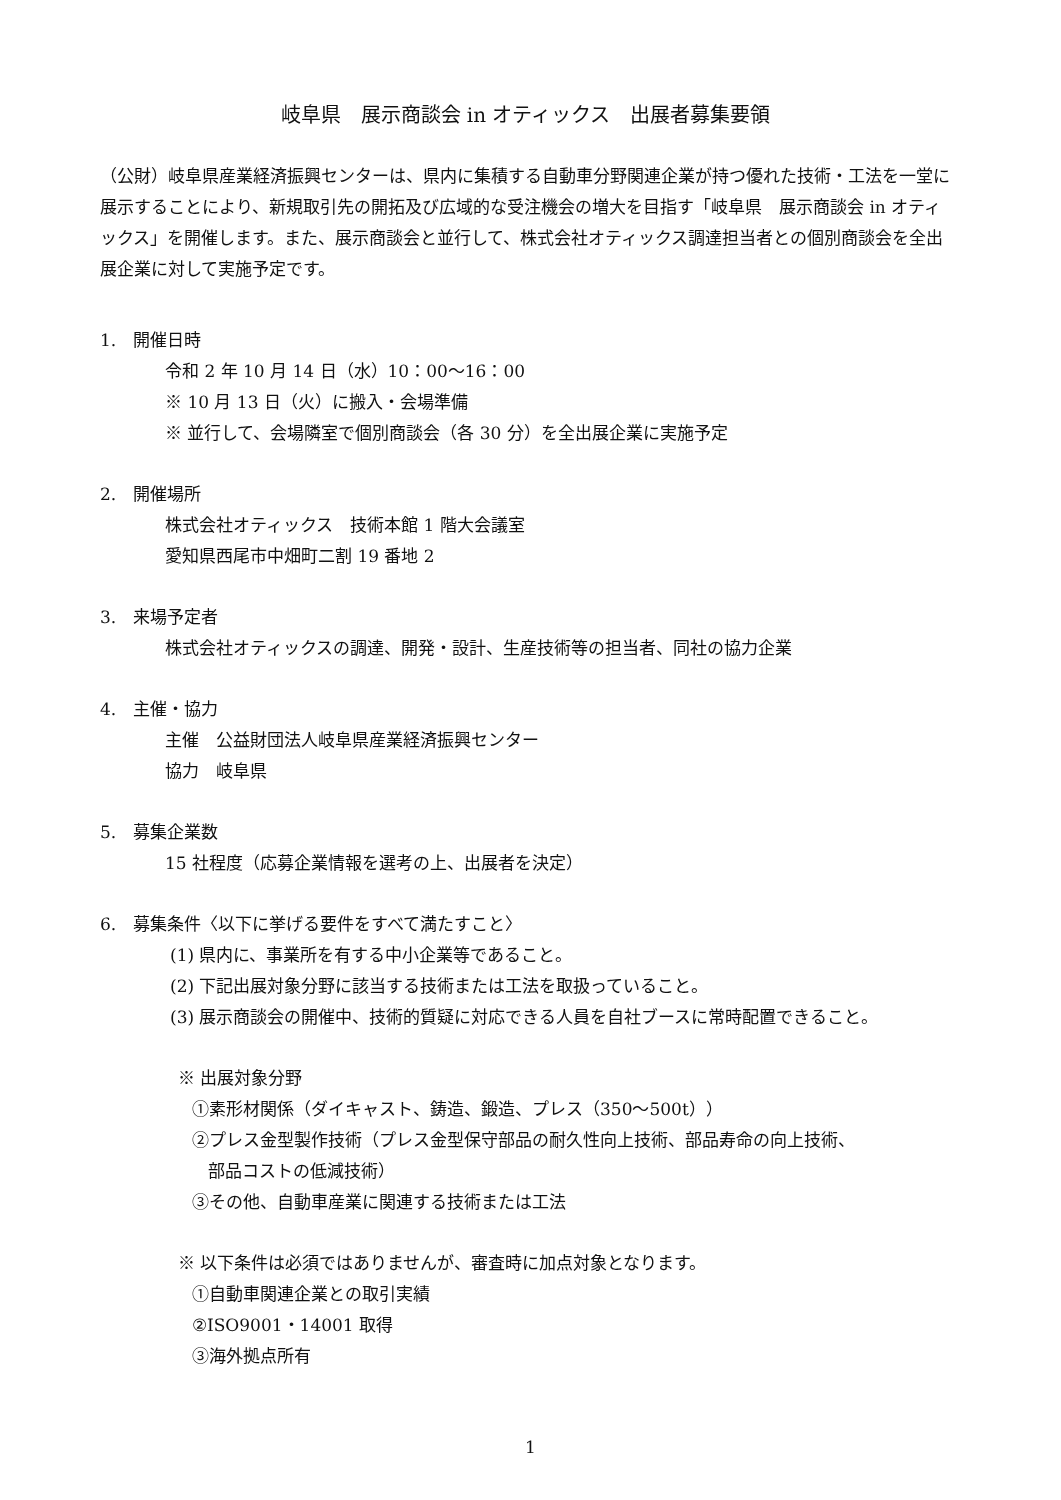岐阜県　展示商談会 in オティックス　出展者募集要領
（公財）岐阜県産業経済振興センターは、県内に集積する自動車分野関連企業が持つ優れた技術・工法を一堂に展示することにより、新規取引先の開拓及び広域的な受注機会の増大を目指す「岐阜県　展示商談会 in オティックス」を開催します。また、展示商談会と並行して、株式会社オティックス調達担当者との個別商談会を全出展企業に対して実施予定です。
1.　開催日時
令和 2 年 10 月 14 日（水）10：00〜16：00
※ 10 月 13 日（火）に搬入・会場準備
※ 並行して、会場隣室で個別商談会（各 30 分）を全出展企業に実施予定
2.　開催場所
株式会社オティックス　技術本館 1 階大会議室
愛知県西尾市中畑町二割 19 番地 2
3.　来場予定者
株式会社オティックスの調達、開発・設計、生産技術等の担当者、同社の協力企業
4.　主催・協力
主催　公益財団法人岐阜県産業経済振興センター
協力　岐阜県
5.　募集企業数
15 社程度（応募企業情報を選考の上、出展者を決定）
6.　募集条件〈以下に挙げる要件をすべて満たすこと〉
(1) 県内に、事業所を有する中小企業等であること。
(2) 下記出展対象分野に該当する技術または工法を取扱っていること。
(3) 展示商談会の開催中、技術的質疑に対応できる人員を自社ブースに常時配置できること。
※ 出展対象分野
①素形材関係（ダイキャスト、鋳造、鍛造、プレス（350〜500t））
②プレス金型製作技術（プレス金型保守部品の耐久性向上技術、部品寿命の向上技術、
部品コストの低減技術）
③その他、自動車産業に関連する技術または工法
※ 以下条件は必須ではありませんが、審査時に加点対象となります。
①自動車関連企業との取引実績
②ISO9001・14001 取得
③海外拠点所有
1